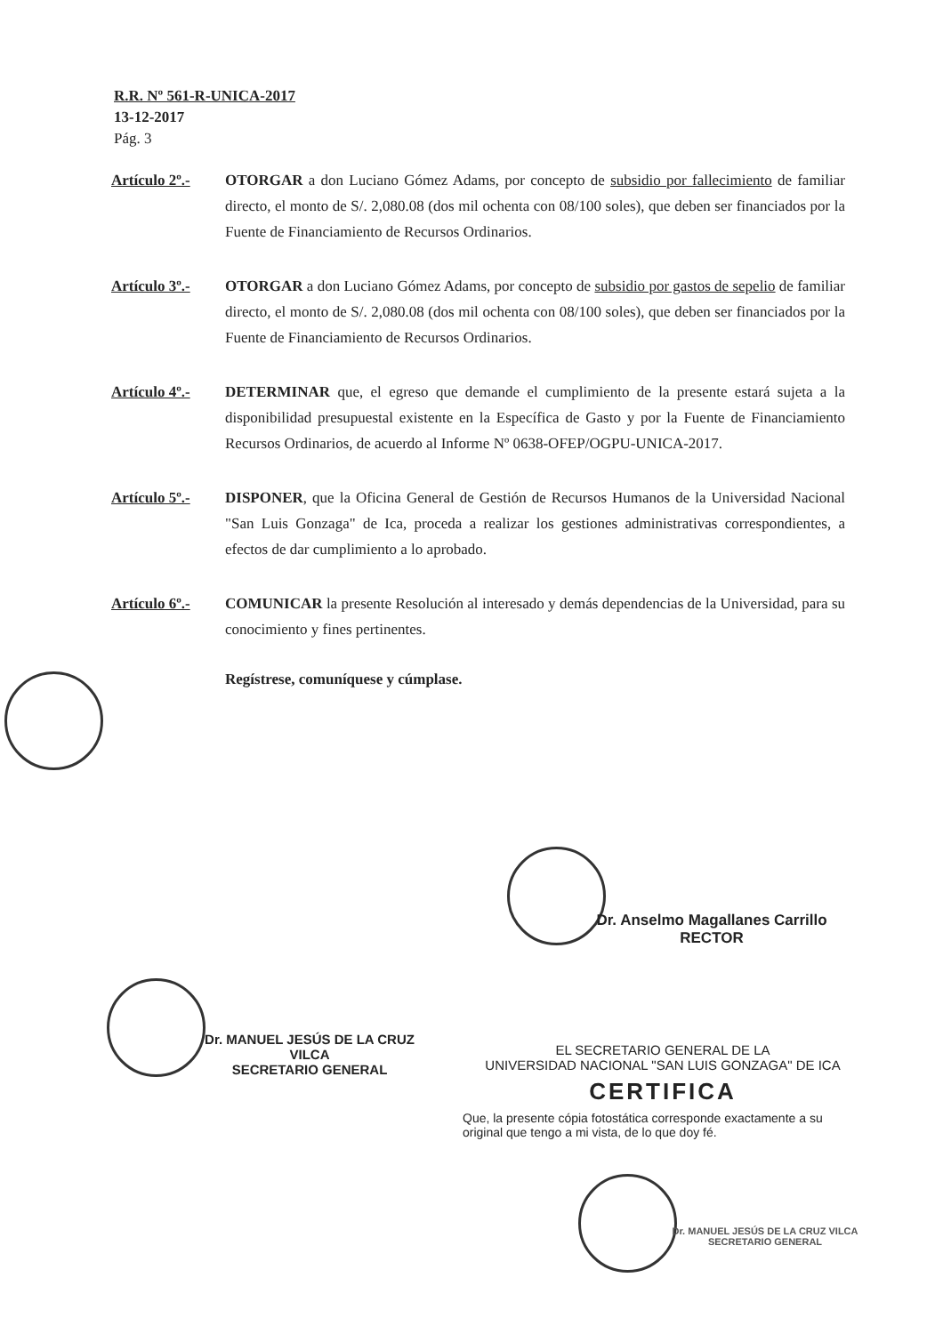R.R. Nº 561-R-UNICA-2017
13-12-2017
Pág. 3
Artículo 2º.-
OTORGAR a don Luciano Gómez Adams, por concepto de subsidio por fallecimiento de familiar directo, el monto de S/. 2,080.08 (dos mil ochenta con 08/100 soles), que deben ser financiados por la Fuente de Financiamiento de Recursos Ordinarios.
Artículo 3º.-
OTORGAR a don Luciano Gómez Adams, por concepto de subsidio por gastos de sepelio de familiar directo, el monto de S/. 2,080.08 (dos mil ochenta con 08/100 soles), que deben ser financiados por la Fuente de Financiamiento de Recursos Ordinarios.
Artículo 4º.-
DETERMINAR que, el egreso que demande el cumplimiento de la presente estará sujeta a la disponibilidad presupuestal existente en la Específica de Gasto y por la Fuente de Financiamiento Recursos Ordinarios, de acuerdo al Informe Nº 0638-OFEP/OGPU-UNICA-2017.
Artículo 5º.-
DISPONER, que la Oficina General de Gestión de Recursos Humanos de la Universidad Nacional "San Luis Gonzaga" de Ica, proceda a realizar los gestiones administrativas correspondientes, a efectos de dar cumplimiento a lo aprobado.
Artículo 6º.-
COMUNICAR la presente Resolución al interesado y demás dependencias de la Universidad, para su conocimiento y fines pertinentes.
Regístrese, comuníquese y cúmplase.
Dr. Anselmo Magallanes Carrillo
RECTOR
Dr. MANUEL JESÚS DE LA CRUZ VILCA
SECRETARIO GENERAL
EL SECRETARIO GENERAL DE LA
UNIVERSIDAD NACIONAL "SAN LUIS GONZAGA" DE ICA
CERTIFICA
Que, la presente cópia fotostática corresponde exactamente a su original que tengo a mi vista, de lo que doy fé.
Dr. MANUEL JESÚS DE LA CRUZ VILCA
SECRETARIO GENERAL